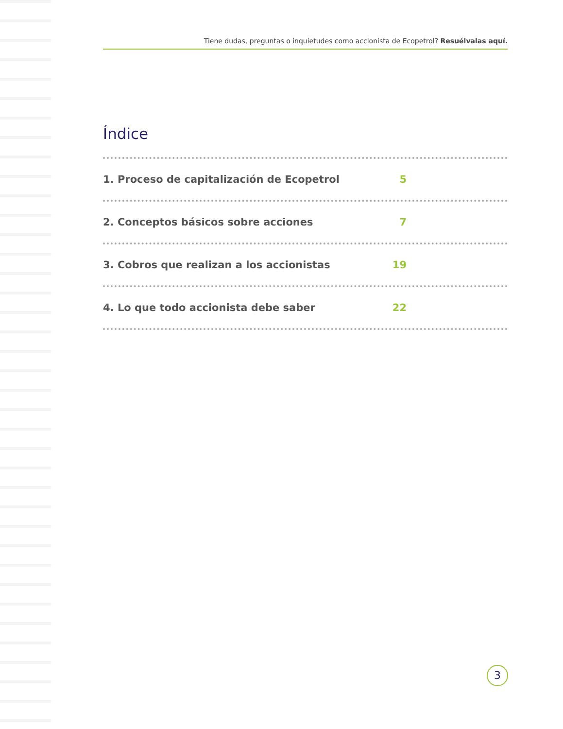Tiene dudas, preguntas o inquietudes como accionista de Ecopetrol? Resuélvalas aquí.
Índice
1. Proceso de capitalización de Ecopetrol 5
2. Conceptos básicos sobre acciones 7
3. Cobros que realizan a los accionistas 19
4. Lo que todo accionista debe saber 22
3